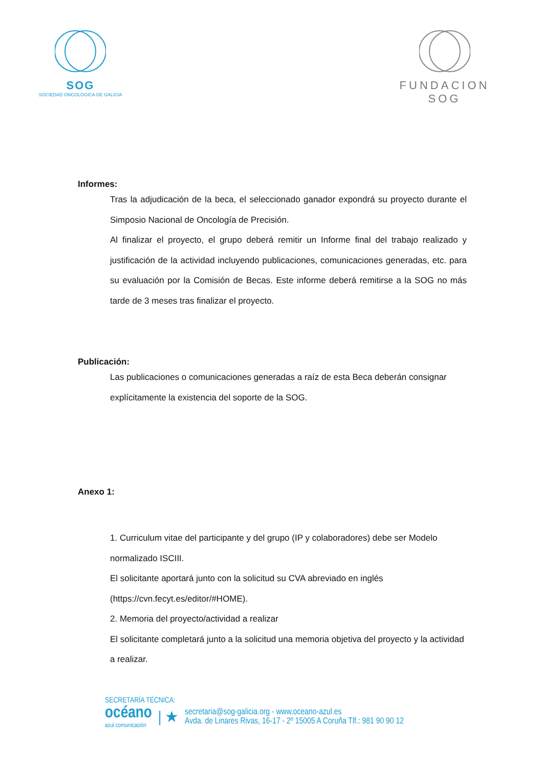SOG
SOCIEDAD ONCOLOGICA DE GALICIA
FUNDACION SOG
Informes:
Tras la adjudicación de la beca, el seleccionado ganador expondrá su proyecto durante el Simposio Nacional de Oncología de Precisión.
Al finalizar el proyecto, el grupo deberá remitir un Informe final del trabajo realizado y justificación de la actividad incluyendo publicaciones, comunicaciones generadas, etc. para su evaluación por la Comisión de Becas. Este informe deberá remitirse a la SOG no más tarde de 3 meses tras finalizar el proyecto.
Publicación:
Las publicaciones o comunicaciones generadas a raíz de esta Beca deberán consignar explícitamente la existencia del soporte de la SOG.
Anexo 1:
1. Curriculum vitae del participante y del grupo (IP y colaboradores) debe ser Modelo normalizado ISCIII.
El solicitante aportará junto con la solicitud su CVA abreviado en inglés (https://cvn.fecyt.es/editor/#HOME).
2. Memoria del proyecto/actividad a realizar
El solicitante completará junto a la solicitud una memoria objetiva del proyecto y la actividad a realizar.
SECRETARÍA TÉCNICA:
océano
azul comunicación
| ★
secretaria@sog-galicia.org - www.oceano-azul.es
Avda. de Linares Rivas, 16-17 - 2º 15005 A Coruña Tlf.: 981 90 90 12